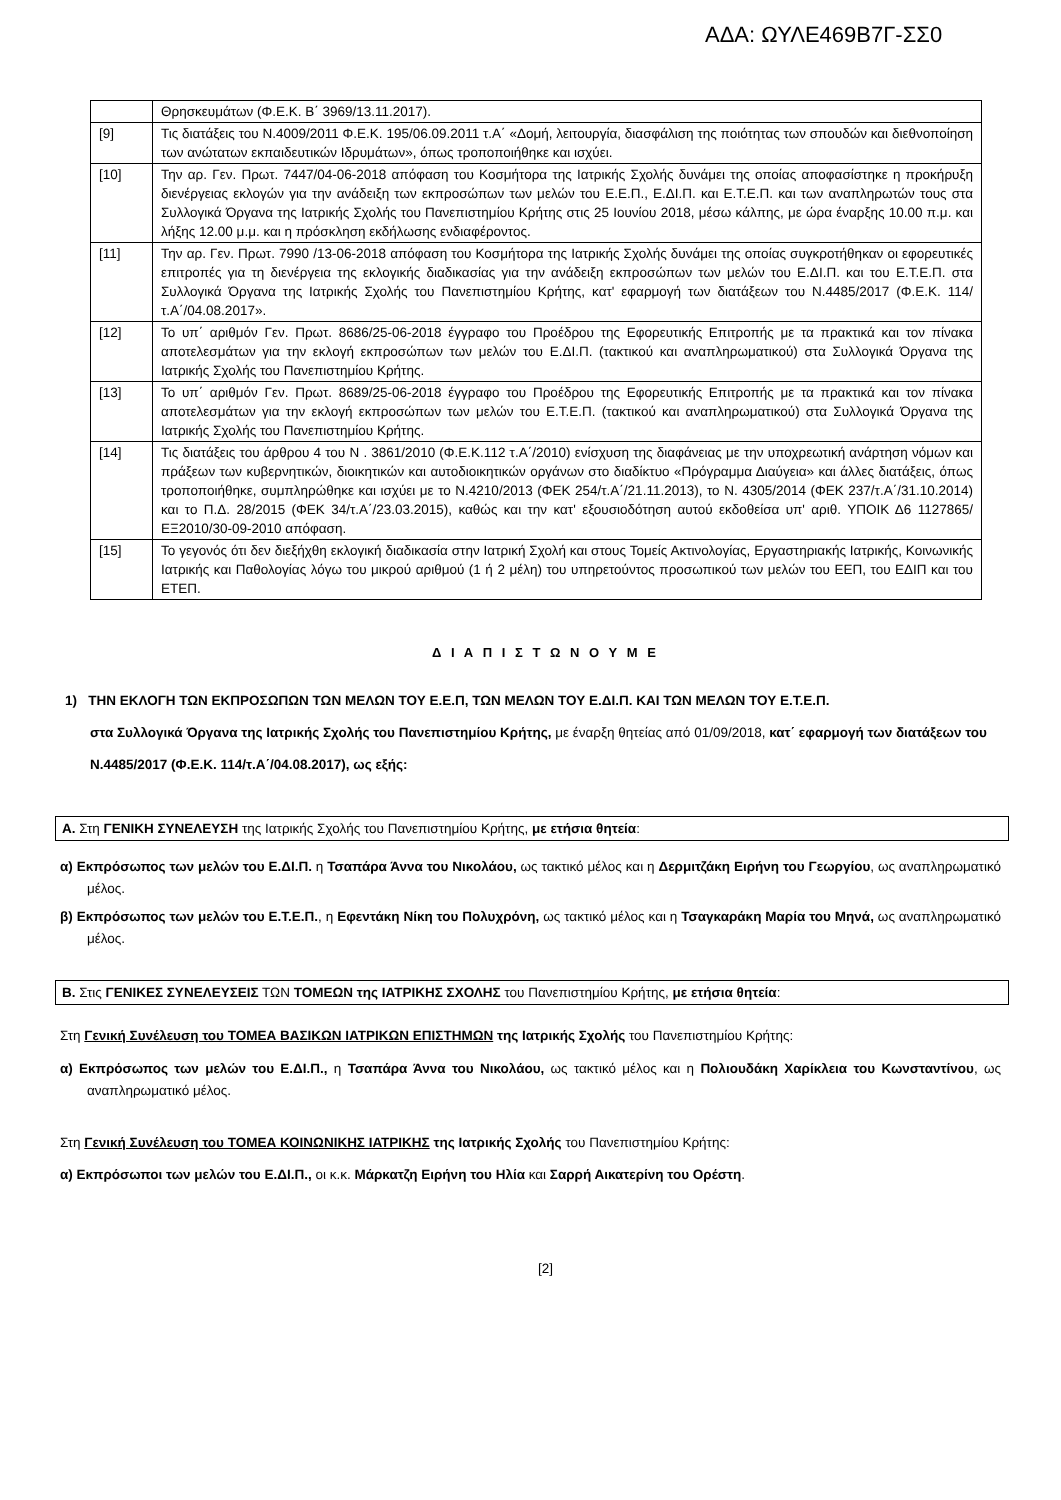ΑΔΑ: ΩΥΛΕ469Β7Γ-ΣΣ0
| | Θρησκευμάτων (Φ.Ε.Κ. Β΄ 3969/13.11.2017). |
| [9] | Τις διατάξεις του Ν.4009/2011 Φ.Ε.Κ. 195/06.09.2011 τ.Α΄ «Δομή, λειτουργία, διασφάλιση της ποιότητας των σπουδών και διεθνοποίηση των ανώτατων εκπαιδευτικών Ιδρυμάτων», όπως τροποποιήθηκε και ισχύει. |
| [10] | Την αρ. Γεν. Πρωτ. 7447/04-06-2018 απόφαση του Κοσμήτορα της Ιατρικής Σχολής δυνάμει της οποίας αποφασίστηκε η προκήρυξη διενέργειας εκλογών για την ανάδειξη των εκπροσώπων των μελών του Ε.Ε.Π., Ε.ΔΙ.Π. και Ε.Τ.Ε.Π. και των αναπληρωτών τους στα Συλλογικά Όργανα της Ιατρικής Σχολής του Πανεπιστημίου Κρήτης στις 25 Ιουνίου 2018, μέσω κάλπης, με ώρα έναρξης 10.00 π.μ. και λήξης 12.00 μ.μ. και η πρόσκληση εκδήλωσης ενδιαφέροντος. |
| [11] | Την αρ. Γεν. Πρωτ. 7990 /13-06-2018 απόφαση του Κοσμήτορα της Ιατρικής Σχολής δυνάμει της οποίας συγκροτήθηκαν οι εφορευτικές επιτροπές για τη διενέργεια της εκλογικής διαδικασίας για την ανάδειξη εκπροσώπων των μελών του Ε.ΔΙ.Π. και του Ε.Τ.Ε.Π. στα Συλλογικά Όργανα της Ιατρικής Σχολής του Πανεπιστημίου Κρήτης, κατ' εφαρμογή των διατάξεων του Ν.4485/2017 (Φ.Ε.Κ. 114/τ.Α΄/04.08.2017». |
| [12] | Το υπ΄ αριθμόν Γεν. Πρωτ. 8686/25-06-2018 έγγραφο του Προέδρου της Εφορευτικής Επιτροπής με τα πρακτικά και τον πίνακα αποτελεσμάτων για την εκλογή εκπροσώπων των μελών του Ε.ΔΙ.Π. (τακτικού και αναπληρωματικού) στα Συλλογικά Όργανα της Ιατρικής Σχολής του Πανεπιστημίου Κρήτης. |
| [13] | Το υπ΄ αριθμόν Γεν. Πρωτ. 8689/25-06-2018 έγγραφο του Προέδρου της Εφορευτικής Επιτροπής με τα πρακτικά και τον πίνακα αποτελεσμάτων για την εκλογή εκπροσώπων των μελών του Ε.Τ.Ε.Π. (τακτικού και αναπληρωματικού) στα Συλλογικά Όργανα της Ιατρικής Σχολής του Πανεπιστημίου Κρήτης. |
| [14] | Τις διατάξεις του άρθρου 4 του Ν . 3861/2010 (Φ.Ε.Κ.112 τ.Α΄/2010) ενίσχυση της διαφάνειας με την υποχρεωτική ανάρτηση νόμων και πράξεων των κυβερνητικών, διοικητικών και αυτοδιοικητικών οργάνων στο διαδίκτυο «Πρόγραμμα Διαύγεια» και άλλες διατάξεις, όπως τροποποιήθηκε, συμπληρώθηκε και ισχύει με το Ν.4210/2013 (ΦΕΚ 254/τ.Α΄/21.11.2013), το Ν. 4305/2014 (ΦΕΚ 237/τ.Α΄/31.10.2014) και το Π.Δ. 28/2015 (ΦΕΚ 34/τ.Α΄/23.03.2015), καθώς και την κατ' εξουσιοδότηση αυτού εκδοθείσα υπ' αριθ. ΥΠΟΙΚ Δ6 1127865/ΕΞ2010/30-09-2010 απόφαση. |
| [15] | Το γεγονός ότι δεν διεξήχθη εκλογική διαδικασία στην Ιατρική Σχολή και στους Τομείς Ακτινολογίας, Εργαστηριακής Ιατρικής, Κοινωνικής Ιατρικής και Παθολογίας λόγω του μικρού αριθμού (1 ή 2 μέλη) του υπηρετούντος προσωπικού των μελών του ΕΕΠ, του ΕΔΙΠ και του ΕΤΕΠ. |
Δ Ι Α Π Ι Σ Τ Ω Ν Ο Υ Μ Ε
1) ΤΗΝ ΕΚΛΟΓΗ ΤΩΝ ΕΚΠΡΟΣΩΠΩΝ ΤΩΝ ΜΕΛΩΝ ΤΟΥ Ε.Ε.Π, ΤΩΝ ΜΕΛΩΝ ΤΟΥ Ε.ΔΙ.Π. ΚΑΙ ΤΩΝ ΜΕΛΩΝ ΤΟΥ Ε.Τ.Ε.Π.
στα Συλλογικά Όργανα της Ιατρικής Σχολής του Πανεπιστημίου Κρήτης, με έναρξη θητείας από 01/09/2018, κατ΄ εφαρμογή των διατάξεων του Ν.4485/2017 (Φ.Ε.Κ. 114/τ.Α΄/04.08.2017), ως εξής:
Α. Στη ΓΕΝΙΚΗ ΣΥΝΕΛΕΥΣΗ της Ιατρικής Σχολής του Πανεπιστημίου Κρήτης, με ετήσια θητεία:
α) Εκπρόσωπος των μελών του Ε.ΔΙ.Π. η Τσαπάρα Άννα του Νικολάου, ως τακτικό μέλος και η Δερμιτζάκη Ειρήνη του Γεωργίου, ως αναπληρωματικό μέλος.
β) Εκπρόσωπος των μελών του Ε.Τ.Ε.Π., η Εφεντάκη Νίκη του Πολυχρόνη, ως τακτικό μέλος και η Τσαγκαράκη Μαρία του Μηνά, ως αναπληρωματικό μέλος.
Β. Στις ΓΕΝΙΚΕΣ ΣΥΝΕΛΕΥΣΕΙΣ ΤΩΝ ΤΟΜΕΩΝ της ΙΑΤΡΙΚΗΣ ΣΧΟΛΗΣ του Πανεπιστημίου Κρήτης, με ετήσια θητεία:
Στη Γενική Συνέλευση του ΤΟΜΕΑ ΒΑΣΙΚΩΝ ΙΑΤΡΙΚΩΝ ΕΠΙΣΤΗΜΩΝ της Ιατρικής Σχολής του Πανεπιστημίου Κρήτης:
α) Εκπρόσωπος των μελών του Ε.ΔΙ.Π., η Τσαπάρα Άννα του Νικολάου, ως τακτικό μέλος και η Πολιουδάκη Χαρίκλεια του Κωνσταντίνου, ως αναπληρωματικό μέλος.
Στη Γενική Συνέλευση του ΤΟΜΕΑ ΚΟΙΝΩΝΙΚΗΣ ΙΑΤΡΙΚΗΣ της Ιατρικής Σχολής του Πανεπιστημίου Κρήτης:
α) Εκπρόσωποι των μελών του Ε.ΔΙ.Π., οι κ.κ. Μάρκατζη Ειρήνη του Ηλία και Σαρρή Αικατερίνη του Ορέστη.
[2]